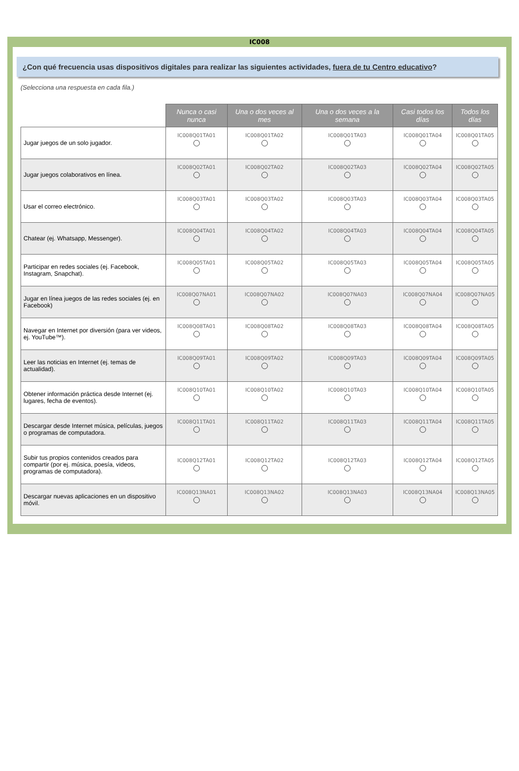IC008
¿Con qué frecuencia usas dispositivos digitales para realizar las siguientes actividades, fuera de tu Centro educativo?
(Selecciona una respuesta en cada fila.)
| | Nunca o casi nunca | Una o dos veces al mes | Una o dos veces a la semana | Casi todos los días | Todos los días |
| --- | --- | --- | --- | --- | --- |
| Jugar juegos de un solo jugador. | IC008Q01TA01 | IC008Q01TA02 | IC008Q01TA03 | IC008Q01TA04 | IC008Q01TA05 |
| Jugar juegos colaborativos en línea. | IC008Q02TA01 | IC008Q02TA02 | IC008Q02TA03 | IC008Q02TA04 | IC008Q02TA05 |
| Usar el correo electrónico. | IC008Q03TA01 | IC008Q03TA02 | IC008Q03TA03 | IC008Q03TA04 | IC008Q03TA05 |
| Chatear (ej. Whatsapp, Messenger). | IC008Q04TA01 | IC008Q04TA02 | IC008Q04TA03 | IC008Q04TA04 | IC008Q04TA05 |
| Participar en redes sociales (ej. Facebook, Instagram, Snapchat). | IC008Q05TA01 | IC008Q05TA02 | IC008Q05TA03 | IC008Q05TA04 | IC008Q05TA05 |
| Jugar en línea juegos de las redes sociales (ej. en Facebook) | IC008Q07NA01 | IC008Q07NA02 | IC008Q07NA03 | IC008Q07NA04 | IC008Q07NA05 |
| Navegar en Internet por diversión (para ver videos, ej. YouTube™). | IC008Q08TA01 | IC008Q08TA02 | IC008Q08TA03 | IC008Q08TA04 | IC008Q08TA05 |
| Leer las noticias en Internet (ej. temas de actualidad). | IC008Q09TA01 | IC008Q09TA02 | IC008Q09TA03 | IC008Q09TA04 | IC008Q09TA05 |
| Obtener información práctica desde Internet (ej. lugares, fecha de eventos). | IC008Q10TA01 | IC008Q10TA02 | IC008Q10TA03 | IC008Q10TA04 | IC008Q10TA05 |
| Descargar desde Internet música, películas, juegos o programas de computadora. | IC008Q11TA01 | IC008Q11TA02 | IC008Q11TA03 | IC008Q11TA04 | IC008Q11TA05 |
| Subir tus propios contenidos creados para compartir (por ej. música, poesía, videos, programas de computadora). | IC008Q12TA01 | IC008Q12TA02 | IC008Q12TA03 | IC008Q12TA04 | IC008Q12TA05 |
| Descargar nuevas aplicaciones en un dispositivo móvil. | IC008Q13NA01 | IC008Q13NA02 | IC008Q13NA03 | IC008Q13NA04 | IC008Q13NA05 |